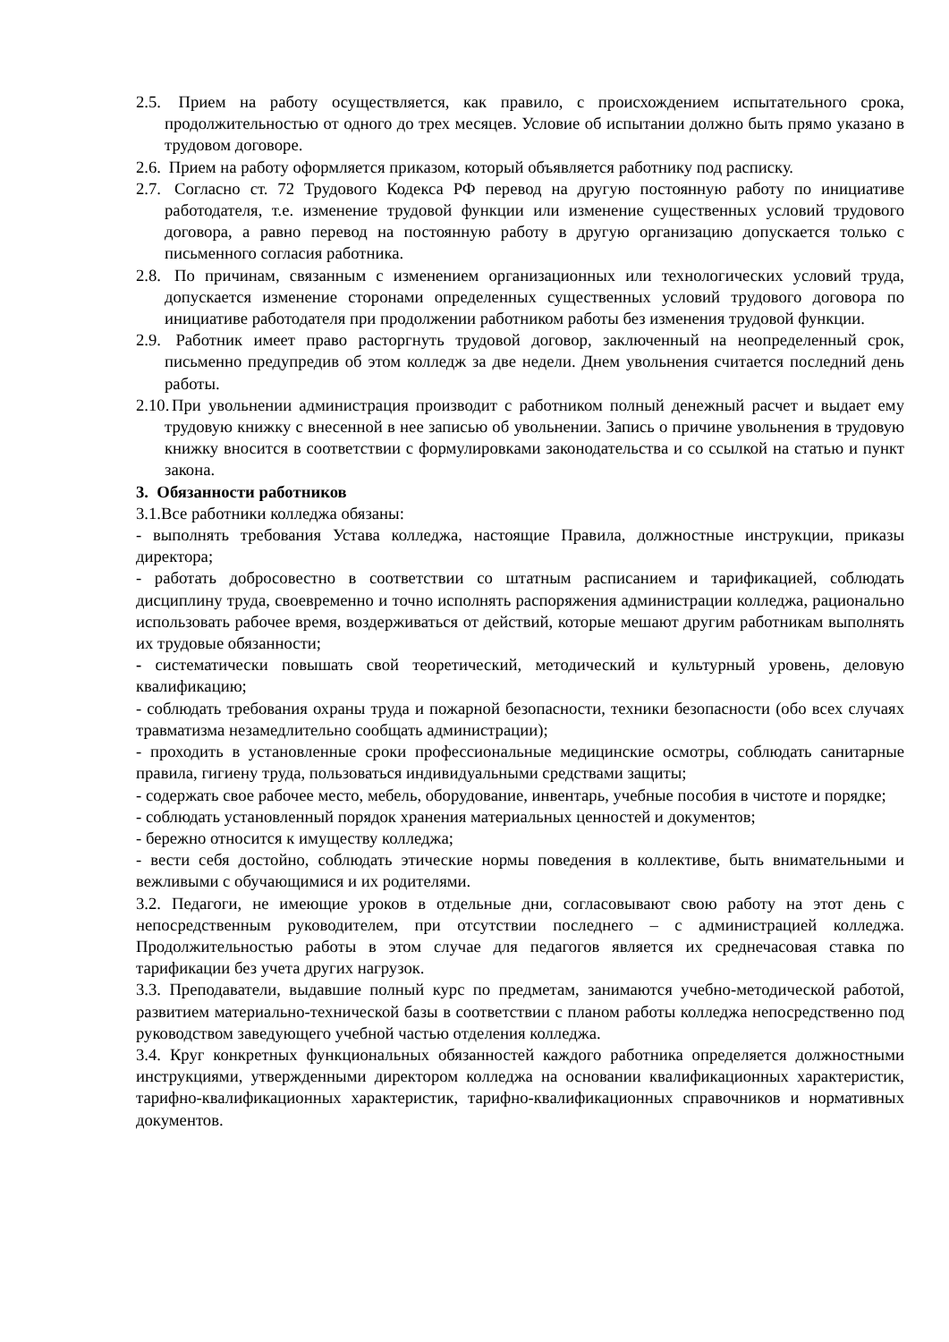2.5. Прием на работу осуществляется, как правило, с происхождением испытательного срока, продолжительностью от одного до трех месяцев. Условие об испытании должно быть прямо указано в трудовом договоре.
2.6. Прием на работу оформляется приказом, который объявляется работнику под расписку.
2.7. Согласно ст. 72 Трудового Кодекса РФ перевод на другую постоянную работу по инициативе работодателя, т.е. изменение трудовой функции или изменение существенных условий трудового договора, а равно перевод на постоянную работу в другую организацию допускается только с письменного согласия работника.
2.8. По причинам, связанным с изменением организационных или технологических условий труда, допускается изменение сторонами определенных существенных условий трудового договора по инициативе работодателя при продолжении работником работы без изменения трудовой функции.
2.9. Работник имеет право расторгнуть трудовой договор, заключенный на неопределенный срок, письменно предупредив об этом колледж за две недели. Днем увольнения считается последний день работы.
2.10. При увольнении администрация производит с работником полный денежный расчет и выдает ему трудовую книжку с внесенной в нее записью об увольнении. Запись о причине увольнения в трудовую книжку вносится в соответствии с формулировками законодательства и со ссылкой на статью и пункт закона.
3. Обязанности работников
3.1.Все работники колледжа обязаны:
- выполнять требования Устава колледжа, настоящие Правила, должностные инструкции, приказы директора;
- работать добросовестно в соответствии со штатным расписанием и тарификацией, соблюдать дисциплину труда, своевременно и точно исполнять распоряжения администрации колледжа, рационально использовать рабочее время, воздерживаться от действий, которые мешают другим работникам выполнять их трудовые обязанности;
- систематически повышать свой теоретический, методический и культурный уровень, деловую квалификацию;
- соблюдать требования охраны труда и пожарной безопасности, техники безопасности (обо всех случаях травматизма незамедлительно сообщать администрации);
- проходить в установленные сроки профессиональные медицинские осмотры, соблюдать санитарные правила, гигиену труда, пользоваться индивидуальными средствами защиты;
- содержать свое рабочее место, мебель, оборудование, инвентарь, учебные пособия в чистоте и порядке;
- соблюдать установленный порядок хранения материальных ценностей и документов;
- бережно относится к имуществу колледжа;
- вести себя достойно, соблюдать этические нормы поведения в коллективе, быть внимательными и вежливыми с обучающимися и их родителями.
3.2. Педагоги, не имеющие уроков в отдельные дни, согласовывают свою работу на этот день с непосредственным руководителем, при отсутствии последнего – с администрацией колледжа. Продолжительностью работы в этом случае для педагогов является их среднечасовая ставка по тарификации без учета других нагрузок.
3.3. Преподаватели, выдавшие полный курс по предметам, занимаются учебно-методической работой, развитием материально-технической базы в соответствии с планом работы колледжа непосредственно под руководством заведующего учебной частью отделения колледжа.
3.4. Круг конкретных функциональных обязанностей каждого работника определяется должностными инструкциями, утвержденными директором колледжа на основании квалификационных характеристик, тарифно-квалификационных характеристик, тарифно-квалификационных справочников и нормативных документов.